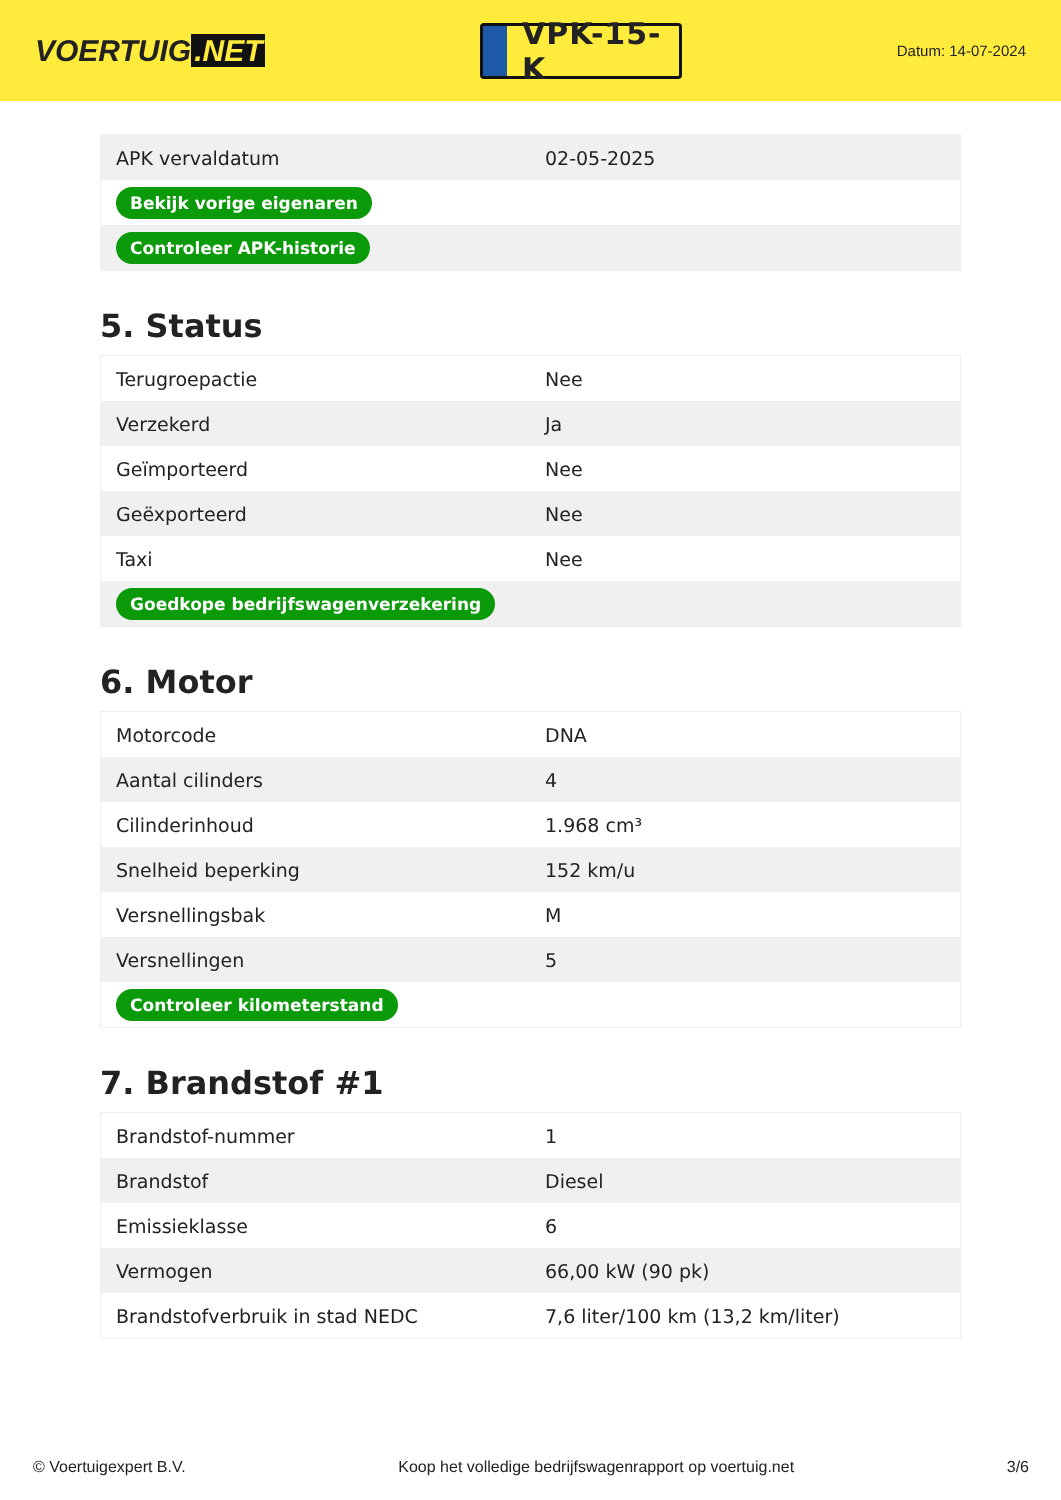VOERTUIG.NET
VPK-15-K
Datum: 14-07-2024
| APK vervaldatum | 02-05-2025 |
| Bekijk vorige eigenaren | |
| Controleer APK-historie | |
5. Status
| Terugroepactie | Nee |
| Verzekerd | Ja |
| Geïmporteerd | Nee |
| Geëxporteerd | Nee |
| Taxi | Nee |
| Goedkope bedrijfswagenverzekering | |
6. Motor
| Motorcode | DNA |
| Aantal cilinders | 4 |
| Cilinderinhoud | 1.968 cm³ |
| Snelheid beperking | 152 km/u |
| Versnellingsbak | M |
| Versnellingen | 5 |
| Controleer kilometerstand | |
7. Brandstof #1
| Brandstof-nummer | 1 |
| Brandstof | Diesel |
| Emissieklasse | 6 |
| Vermogen | 66,00 kW (90 pk) |
| Brandstofverbruik in stad NEDC | 7,6 liter/100 km (13,2 km/liter) |
© Voertuigexpert B.V. Koop het volledige bedrijfswagenrapport op voertuig.net 3/6